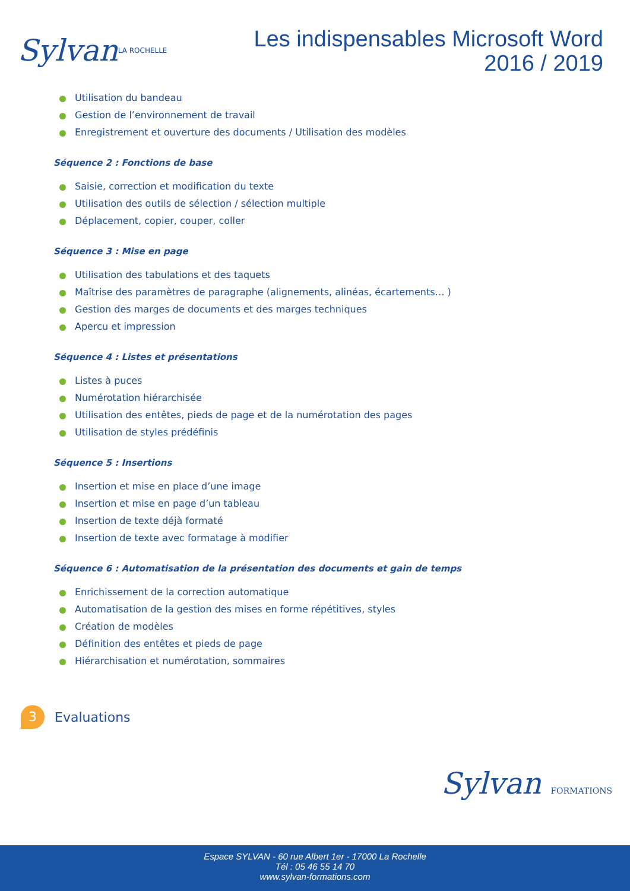Sylvan LA ROCHELLE
Les indispensables Microsoft Word
2016 / 2019
Utilisation du bandeau
Gestion de l’environnement de travail
Enregistrement et ouverture des documents / Utilisation des modèles
Séquence 2 : Fonctions de base
Saisie, correction et modification du texte
Utilisation des outils de sélection / sélection multiple
Déplacement, copier, couper, coller
Séquence 3 : Mise en page
Utilisation des tabulations et des taquets
Maîtrise des paramètres de paragraphe (alignements, alinéas, écartements… )
Gestion des marges de documents et des marges techniques
Apercu et impression
Séquence 4 : Listes et présentations
Listes à puces
Numérotation hiérarchisée
Utilisation des entêtes, pieds de page et de la numérotation des pages
Utilisation de styles prédéfinis
Séquence 5 : Insertions
Insertion et mise en place d’une image
Insertion et mise en page d’un tableau
Insertion de texte déjà formaté
Insertion de texte avec formatage à modifier
Séquence 6 : Automatisation de la présentation des documents et gain de temps
Enrichissement de la correction automatique
Automatisation de la gestion des mises en forme répétitives, styles
Création de modèles
Définition des entêtes et pieds de page
Hiérarchisation et numérotation, sommaires
3
Evaluations
Sylvan FORMATIONS
Espace SYLVAN - 60 rue Albert 1er - 17000 La Rochelle
Tél : 05 46 55 14 70
www.sylvan-formations.com